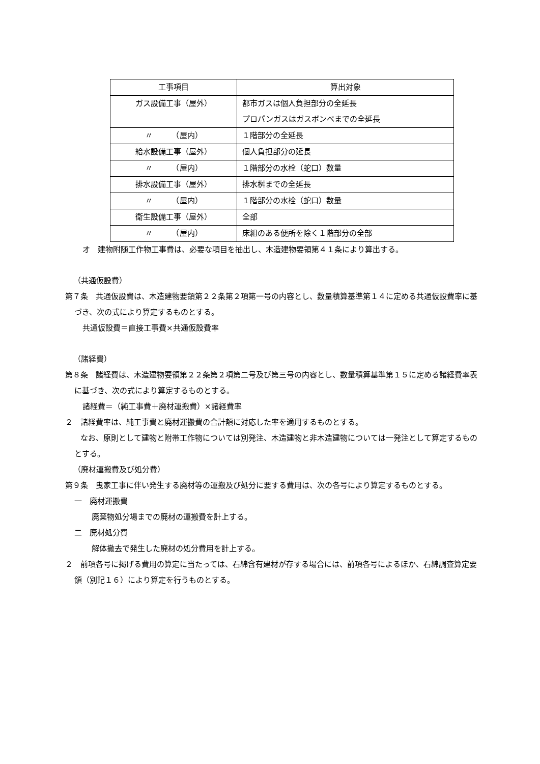| 工事項目 | 算出対象 |
| --- | --- |
| ガス設備工事（屋外） | 都市ガスは個人負担部分の全延長 プロパンガスはガスボンベまでの全延長 |
| 〃 （屋内） | １階部分の全延長 |
| 給水設備工事（屋外） | 個人負担部分の延長 |
| 〃 （屋内） | １階部分の水栓（蛇口）数量 |
| 排水設備工事（屋外） | 排水桝までの全延長 |
| 〃 （屋内） | １階部分の水栓（蛇口）数量 |
| 衛生設備工事（屋外） | 全部 |
| 〃 （屋内） | 床組のある便所を除く１階部分の全部 |
オ　建物附随工作物工事費は、必要な項目を抽出し、木造建物要領第４１条により算出する。
（共通仮設費）
第７条　共通仮設費は、木造建物要領第２２条第２項第一号の内容とし、数量積算基準第１４に定める共通仮設費率に基づき、次の式により算定するものとする。
共通仮設費＝直接工事費×共通仮設費率
（諸経費）
第８条　諸経費は、木造建物要領第２２条第２項第二号及び第三号の内容とし、数量積算基準第１５に定める諸経費率表に基づき、次の式により算定するものとする。
諸経費＝（純工事費＋廃材運搬費）×諸経費率
２　諸経費率は、純工事費と廃材運搬費の合計額に対応した率を適用するものとする。
　　なお、原則として建物と附帯工作物については別発注、木造建物と非木造建物については一発注として算定するものとする。
（廃材運搬費及び処分費）
第９条　曳家工事に伴い発生する廃材等の運搬及び処分に要する費用は、次の各号により算定するものとする。
一　廃材運搬費
廃棄物処分場までの廃材の運搬費を計上する。
二　廃材処分費
解体撤去で発生した廃材の処分費用を計上する。
２　前項各号に掲げる費用の算定に当たっては、石綿含有建材が存する場合には、前項各号によるほか、石綿調査算定要領（別記１６）により算定を行うものとする。